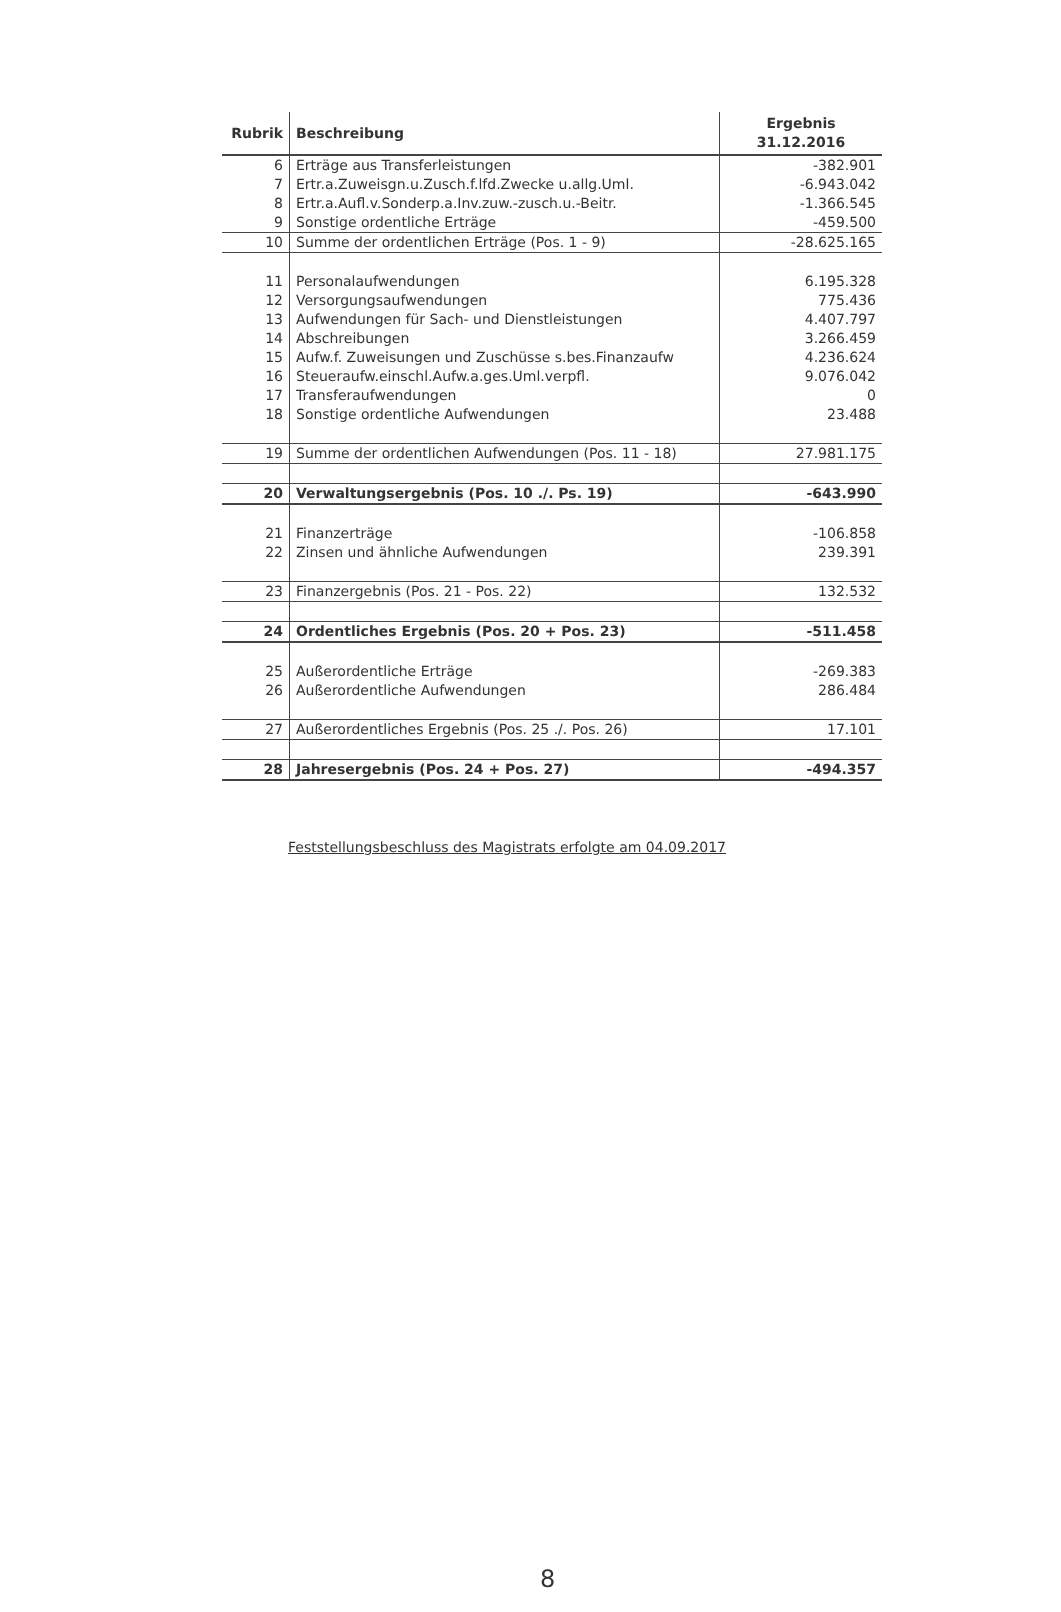| Rubrik | Beschreibung | Ergebnis 31.12.2016 |
| --- | --- | --- |
| 6 | Erträge aus Transferleistungen | -382.901 |
| 7 | Ertr.a.Zuweisgn.u.Zusch.f.lfd.Zwecke u.allg.Uml. | -6.943.042 |
| 8 | Ertr.a.Aufl.v.Sonderp.a.Inv.zuw.-zusch.u.-Beitr. | -1.366.545 |
| 9 | Sonstige ordentliche Erträge | -459.500 |
| 10 | Summe der ordentlichen Erträge (Pos. 1 - 9) | -28.625.165 |
| 11 | Personalaufwendungen | 6.195.328 |
| 12 | Versorgungsaufwendungen | 775.436 |
| 13 | Aufwendungen für Sach- und Dienstleistungen | 4.407.797 |
| 14 | Abschreibungen | 3.266.459 |
| 15 | Aufw.f. Zuweisungen und Zuschüsse s.bes.Finanzaufw | 4.236.624 |
| 16 | Steueraufw.einschl.Aufw.a.ges.Uml.verpfl. | 9.076.042 |
| 17 | Transferaufwendungen | 0 |
| 18 | Sonstige ordentliche Aufwendungen | 23.488 |
| 19 | Summe der ordentlichen Aufwendungen (Pos. 11 - 18) | 27.981.175 |
| 20 | Verwaltungsergebnis (Pos. 10 ./. Ps. 19) | -643.990 |
| 21 | Finanzerträge | -106.858 |
| 22 | Zinsen und ähnliche Aufwendungen | 239.391 |
| 23 | Finanzergebnis (Pos. 21 - Pos. 22) | 132.532 |
| 24 | Ordentliches Ergebnis (Pos. 20 + Pos. 23) | -511.458 |
| 25 | Außerordentliche Erträge | -269.383 |
| 26 | Außerordentliche Aufwendungen | 286.484 |
| 27 | Außerordentliches Ergebnis (Pos. 25 ./. Pos. 26) | 17.101 |
| 28 | Jahresergebnis (Pos. 24 + Pos. 27) | -494.357 |
Feststellungsbeschluss des Magistrats erfolgte am 04.09.2017
8